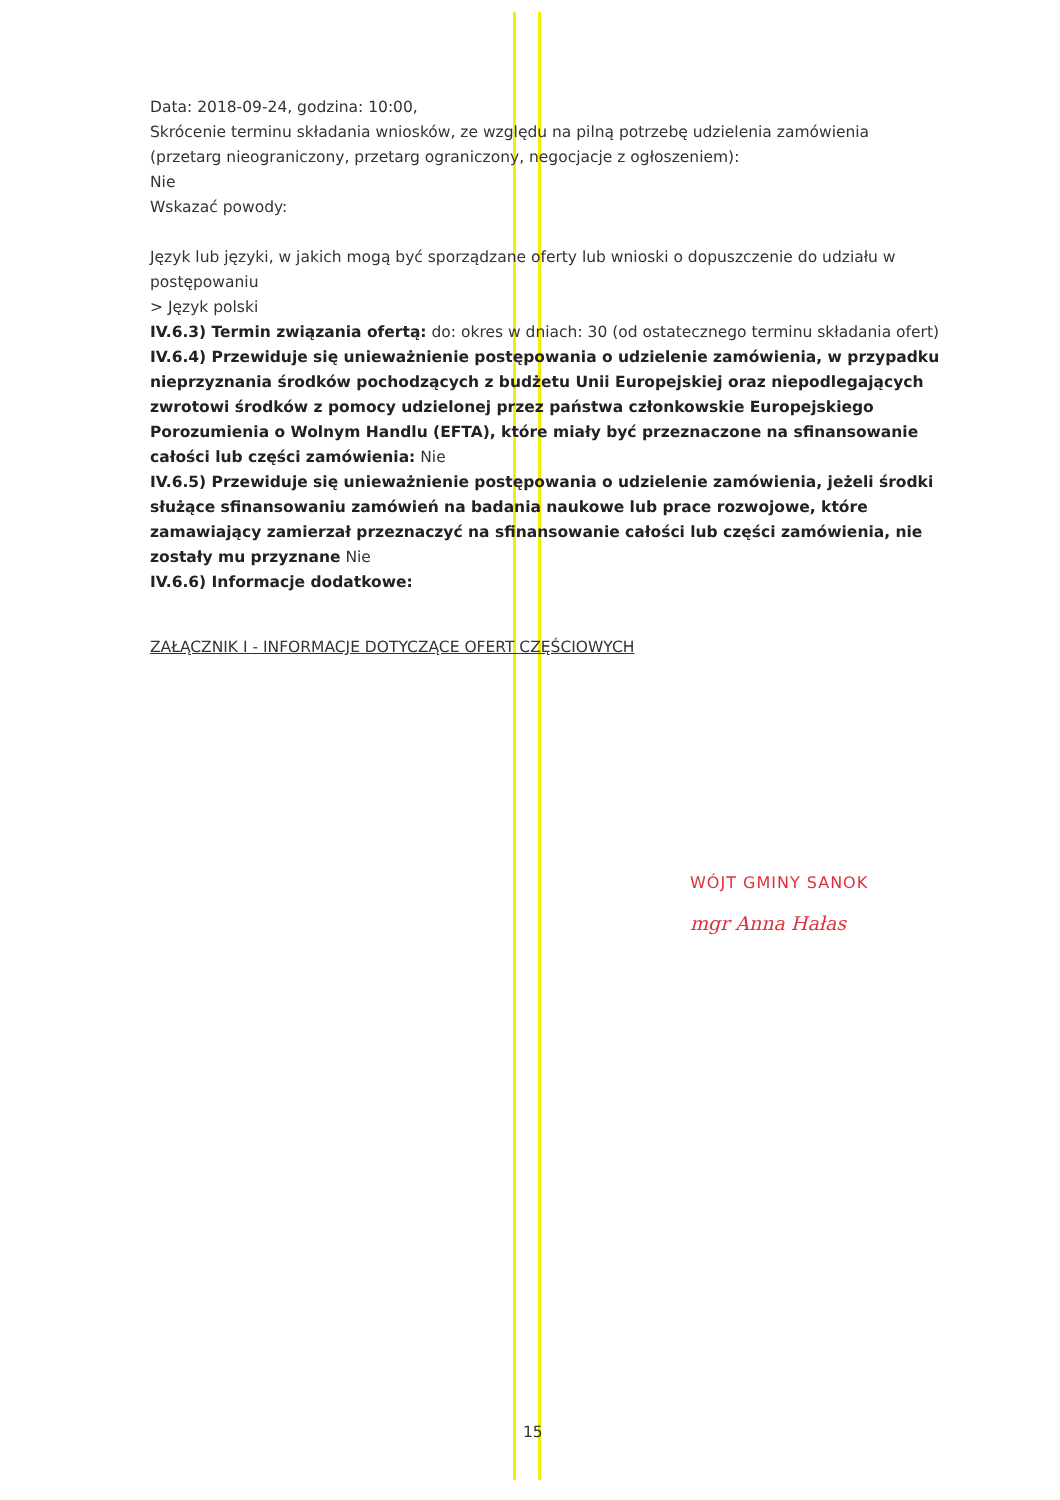Data: 2018-09-24, godzina: 10:00,
Skrócenie terminu składania wniosków, ze względu na pilną potrzebę udzielenia zamówienia (przetarg nieograniczony, przetarg ograniczony, negocjacje z ogłoszeniem):
Nie
Wskazać powody:
Język lub języki, w jakich mogą być sporządzane oferty lub wnioski o dopuszczenie do udziału w postępowaniu
> Język polski
IV.6.3) Termin związania ofertą: do: okres w dniach: 30 (od ostatecznego terminu składania ofert)
IV.6.4) Przewiduje się unieważnienie postępowania o udzielenie zamówienia, w przypadku nieprzyznania środków pochodzących z budżetu Unii Europejskiej oraz niepodlegających zwrotowi środków z pomocy udzielonej przez państwa członkowskie Europejskiego Porozumienia o Wolnym Handlu (EFTA), które miały być przeznaczone na sfinansowanie całości lub części zamówienia: Nie
IV.6.5) Przewiduje się unieważnienie postępowania o udzielenie zamówienia, jeżeli środki służące sfinansowaniu zamówień na badania naukowe lub prace rozwojowe, które zamawiający zamierzał przeznaczyć na sfinansowanie całości lub części zamówienia, nie zostały mu przyznane Nie
IV.6.6) Informacje dodatkowe:
ZAŁĄCZNIK I - INFORMACJE DOTYCZĄCE OFERT CZĘŚCIOWYCH
WÓJT GMINY SANOK
mgr Anna Hałas
15